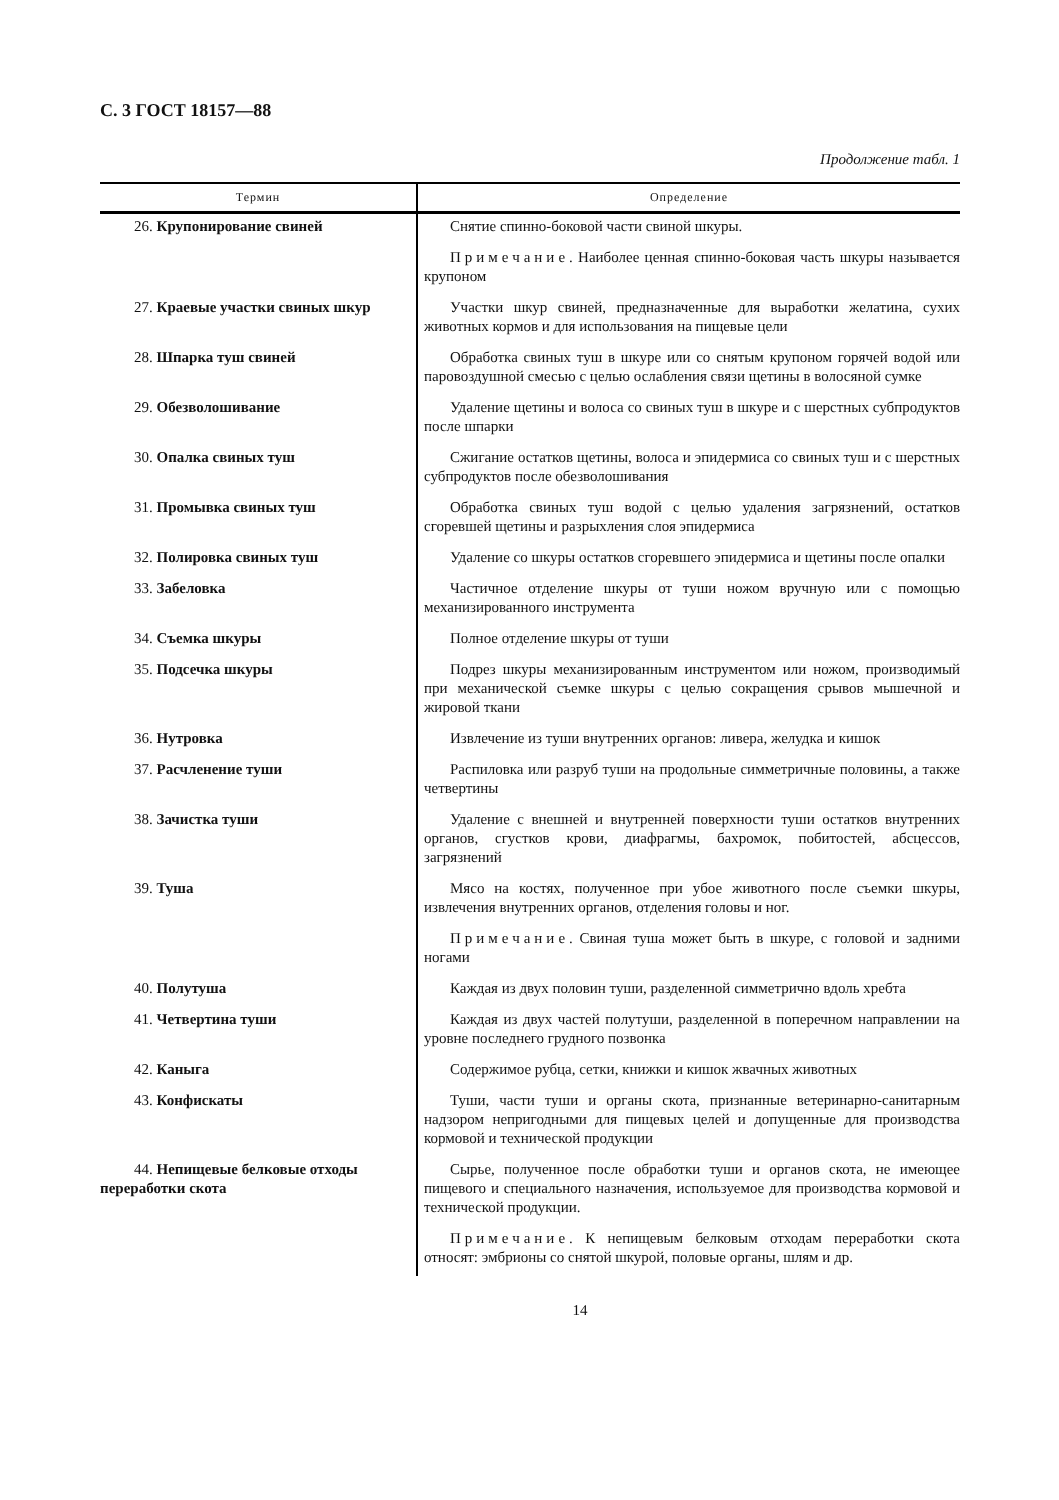С. 3 ГОСТ 18157—88
Продолжение табл. 1
| Термин | Определение |
| --- | --- |
| 26. Крупонирование свиней | Снятие спинно-боковой части свиной шкуры. |
| | Примечание . Наиболее ценная спинно-боковая часть шкуры называется крупоном |
| 27. Краевые участки свиных шкур | Участки шкур свиней, предназначенные для выработки желатина, сухих животных кормов и для использования на пищевые цели |
| 28. Шпарка туш свиней | Обработка свиных туш в шкуре или со снятым крупоном горячей водой или паровоздушной смесью с целью ослабления связи щетины в волосяной сумке |
| 29. Обезволошивание | Удаление щетины и волоса со свиных туш в шкуре и с шерстных субпродуктов после шпарки |
| 30. Опалка свиных туш | Сжигание остатков щетины, волоса и эпидермиса со свиных туш и с шерстных субпродуктов после обезволошивания |
| 31. Промывка свиных туш | Обработка свиных туш водой с целью удаления загрязнений, остатков сгоревшей щетины и разрыхления слоя эпидермиса |
| 32. Полировка свиных туш | Удаление со шкуры остатков сгоревшего эпидермиса и щетины после опалки |
| 33. Забеловка | Частичное отделение шкуры от туши ножом вручную или с помощью механизированного инструмента |
| 34. Съемка шкуры | Полное отделение шкуры от туши |
| 35. Подсечка шкуры | Подрез шкуры механизированным инструментом или ножом, производимый при механической съемке шкуры с целью сокращения срывов мышечной и жировой ткани |
| 36. Нутровка | Извлечение из туши внутренних органов: ливера, желудка и кишок |
| 37. Расчленение туши | Распиловка или разруб туши на продольные симметричные половины, а также четвертины |
| 38. Зачистка туши | Удаление с внешней и внутренней поверхности туши остатков внутренних органов, сгустков крови, диафрагмы, бахромок, побитостей, абсцессов, загрязнений |
| 39. Туша | Мясо на костях, полученное при убое животного после съемки шкуры, извлечения внутренних органов, отделения головы и ног. |
| | Примечание . Свиная туша может быть в шкуре, с головой и задними ногами |
| 40. Полутуша | Каждая из двух половин туши, разделенной симметрично вдоль хребта |
| 41. Четвертина туши | Каждая из двух частей полутуши, разделенной в поперечном направлении на уровне последнего грудного позвонка |
| 42. Каныга | Содержимое рубца, сетки, книжки и кишок жвачных животных |
| 43. Конфискаты | Туши, части туши и органы скота, признанные ветеринарно-санитарным надзором непригодными для пищевых целей и допущенные для производства кормовой и технической продукции |
| 44. Непищевые белковые отходы переработки скота | Сырье, полученное после обработки туши и органов скота, не имеющее пищевого и специального назначения, используемое для производства кормовой и технической продукции. |
| | Примечание . К непищевым белковым отходам переработки скота относят: эмбрионы со снятой шкурой, половые органы, шлям и др. |
14